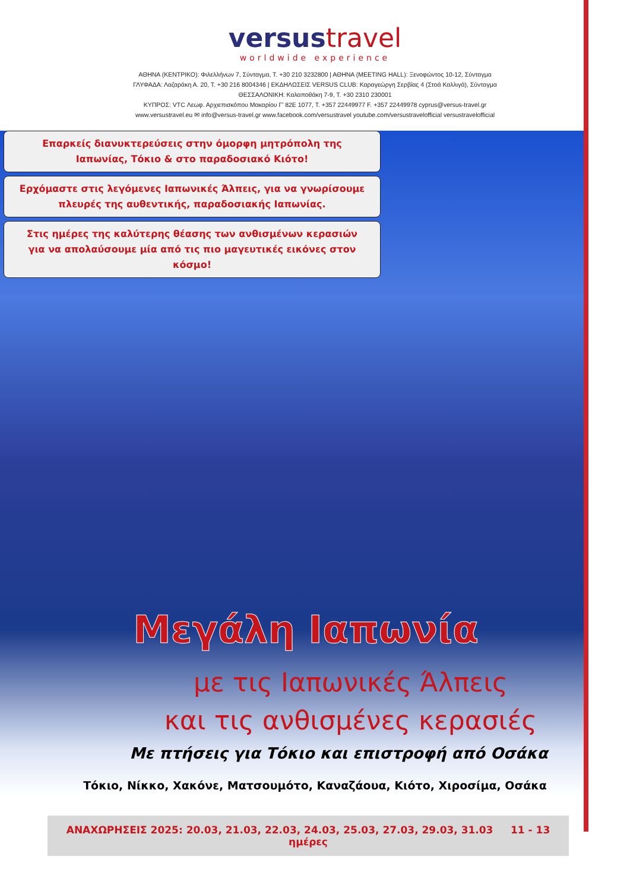versustravel
worldwide experience
ΑΘΗΝΑ (ΚΕΝΤΡΙΚΟ): Φιλελλήνων 7, Σύνταγμα, Τ. +30 210 3232800 | ΑΘΗΝΑ (MEETING HALL): Ξενοφώντος 10-12, Σύνταγμα
ΓΛΥΦΑΔΑ: Λαζαράκη Α. 20, Τ. +30 216 8004346 | ΕΚΔΗΛΩΣΕΙΣ VERSUS CLUB: Καραγεώργη Σερβίας 4 (Στοά Καλλιγά), Σύνταγμα
ΘΕΣΣΑΛΟΝΙΚΗ: Καλαποθάκη 7-9, Τ. +30 2310 230001
ΚΥΠΡΟΣ: VTC Λεωφ. Αρχιεπισκόπου Μακαρίου Γ' 82Ε 1077, Τ. +357 22449977 F. +357 22449978 cyprus@versus-travel.gr
www.versustravel.eu ✉ info@versus-travel.gr www.facebook.com/versustravel youtube.com/versustravelofficial versustravelofficial
Επαρκείς διανυκτερεύσεις στην όμορφη μητρόπολη της
Ιαπωνίας, Τόκιο & στο παραδοσιακό Κιότο!
Ερχόμαστε στις λεγόμενες Ιαπωνικές Άλπεις, για να γνωρίσουμε
πλευρές της αυθεντικής, παραδοσιακής Ιαπωνίας.
Στις ημέρες της καλύτερης θέασης των ανθισμένων κερασιών
για να απολαύσουμε μία από τις πιο μαγευτικές εικόνες στον κόσμο!
Μεγάλη Ιαπωνία
με τις Ιαπωνικές Άλπεις
και τις ανθισμένες κερασιές
Με πτήσεις για Τόκιο και επιστροφή από Οσάκα
Τόκιο, Νίκκο, Χακόνε, Ματσουμότο, Καναζάουα, Κιότο, Χιροσίμα, Οσάκα
ΑΝΑΧΩΡΗΣΕΙΣ 2025: 20.03, 21.03, 22.03, 24.03, 25.03, 27.03, 29.03, 31.03 11 - 13 ημέρες